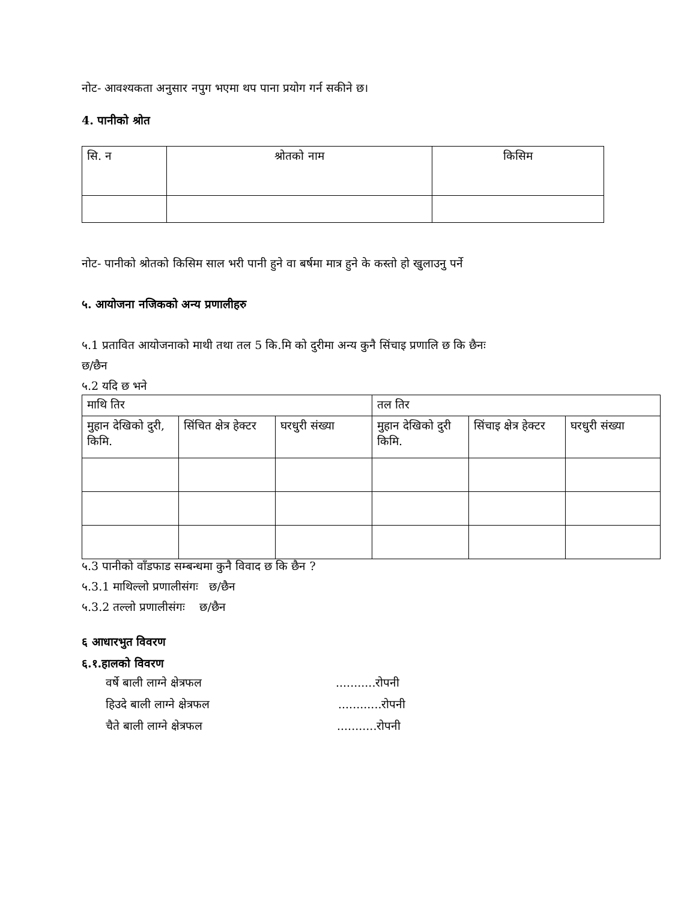नोट- आवश्यकता अनुसार नपुग भएमा थप पाना प्रयोग गर्न सकीने छ।
4. पानीको श्रोत
| सि. न | श्रोतको नाम | किसिम |
नोट- पानीको श्रोतको किसिम साल भरी पानी हुने वा बर्षमा मात्र हुने के कस्तो हो खुलाउनु पर्ने
५. आयोजना नजिकको अन्य प्रणालीहरु
५.1 प्रतावित आयोजनाको माथी तथा तल 5 कि.मि को दुरीमा अन्य कुनै सिंचाइ प्रणालि छ कि छैनः
छ/छैन
५.2 यदि छ भने
| माथि तिर | | | तल तिर | | |
| मुहान देखिको दुरी, किमि. | सिंचित क्षेत्र हेक्टर | घरधुरी संख्या | मुहान देखिको दुरी किमि. | सिंचाइ क्षेत्र हेक्टर | घरधुरी संख्या |
५.3 पानीको वाँडफाड सम्बन्धमा कुनै विवाद छ कि छैन ?
५.3.1 माथिल्लो प्रणालीसंगः छ/छैन
५.3.2 तल्लो प्रणालीसंगः छ/छैन
६ आधारभुत विवरण
६.१.हालको विवरण
वर्षे बाली लाग्ने क्षेत्रफल...........रोपनी
हिउदे बाली लाग्ने क्षेत्रफल............रोपनी
चैते बाली लाग्ने क्षेत्रफल...........रोपनी